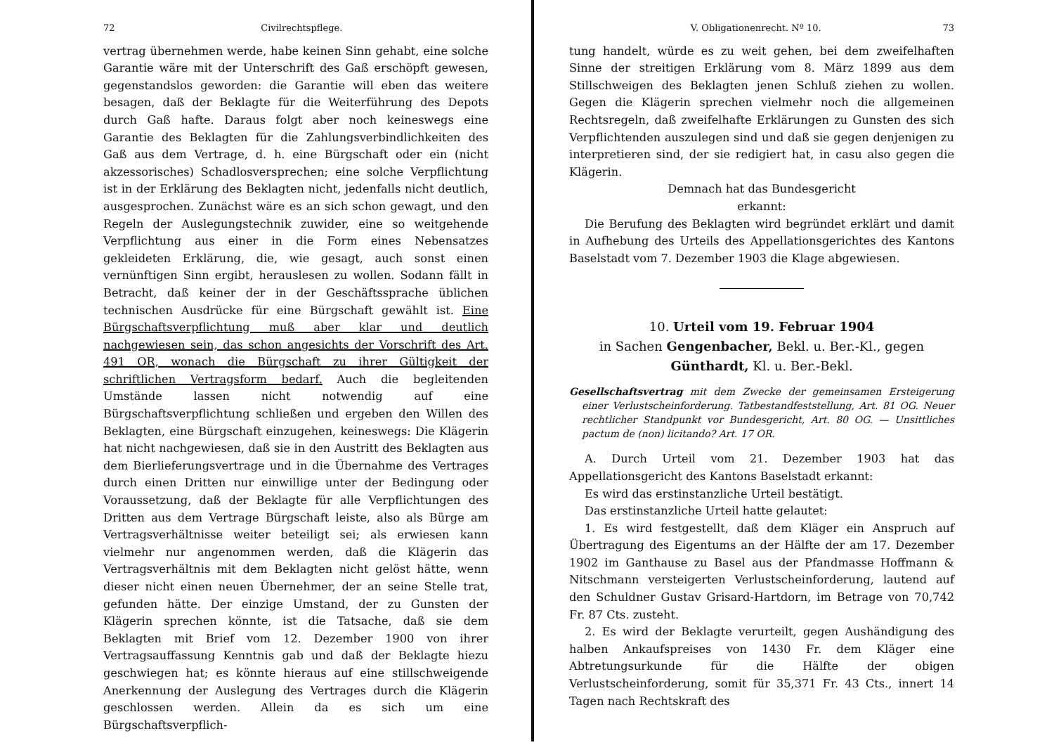72 Civilrechtspflege.
vertrag übernehmen werde, habe keinen Sinn gehabt, eine solche Garantie wäre mit der Unterschrift des Gaß erschöpft gewesen, gegenstandslos geworden: die Garantie will eben das weitere besagen, daß der Beklagte für die Weiterführung des Depots durch Gaß hafte. Daraus folgt aber noch keineswegs eine Garantie des Beklagten für die Zahlungsverbindlichkeiten des Gaß aus dem Vertrage, d. h. eine Bürgschaft oder ein (nicht akzessorisches) Schadlosversprechen; eine solche Verpflichtung ist in der Erklärung des Beklagten nicht, jedenfalls nicht deutlich, ausgesprochen. Zunächst wäre es an sich schon gewagt, und den Regeln der Auslegungstechnik zuwider, eine so weitgehende Verpflichtung aus einer in die Form eines Nebensatzes gekleideten Erklärung, die, wie gesagt, auch sonst einen vernünftigen Sinn ergibt, herauslesen zu wollen. Sodann fällt in Betracht, daß keiner der in der Geschäftssprache üblichen technischen Ausdrücke für eine Bürgschaft gewählt ist. Eine Bürgschaftsverpflichtung muß aber klar und deutlich nachgewiesen sein, das schon angesichts der Vorschrift des Art. 491 OR, wonach die Bürgschaft zu ihrer Gültigkeit der schriftlichen Vertragsform bedarf. Auch die begleitenden Umstände lassen nicht notwendig auf eine Bürgschaftsverpflichtung schließen und ergeben den Willen des Beklagten, eine Bürgschaft einzugehen, keineswegs: Die Klägerin hat nicht nachgewiesen, daß sie in den Austritt des Beklagten aus dem Bierlieferungsvertrage und in die Übernahme des Vertrages durch einen Dritten nur einwillige unter der Bedingung oder Voraussetzung, daß der Beklagte für alle Verpflichtungen des Dritten aus dem Vertrage Bürgschaft leiste, also als Bürge am Vertragsverhältnisse weiter beteiligt sei; als erwiesen kann vielmehr nur angenommen werden, daß die Klägerin das Vertragsverhältnis mit dem Beklagten nicht gelöst hätte, wenn dieser nicht einen neuen Übernehmer, der an seine Stelle trat, gefunden hätte. Der einzige Umstand, der zu Gunsten der Klägerin sprechen könnte, ist die Tatsache, daß sie dem Beklagten mit Brief vom 12. Dezember 1900 von ihrer Vertragsauffassung Kenntnis gab und daß der Beklagte hiezu geschwiegen hat; es könnte hieraus auf eine stillschweigende Anerkennung der Auslegung des Vertrages durch die Klägerin geschlossen werden. Allein da es sich um eine Bürgschaftsverpflich-
V. Obligationenrecht. Nº 10. 73
tung handelt, würde es zu weit gehen, bei dem zweifelhaften Sinne der streitigen Erklärung vom 8. März 1899 aus dem Stillschweigen des Beklagten jenen Schluß ziehen zu wollen. Gegen die Klägerin sprechen vielmehr noch die allgemeinen Rechtsregeln, daß zweifelhafte Erklärungen zu Gunsten des sich Verpflichtenden auszulegen sind und daß sie gegen denjenigen zu interpretieren sind, der sie redigiert hat, in casu also gegen die Klägerin.
Demnach hat das Bundesgericht
erkannt:
Die Berufung des Beklagten wird begründet erklärt und damit in Aufhebung des Urteils des Appellationsgerichtes des Kantons Baselstadt vom 7. Dezember 1903 die Klage abgewiesen.
10. Urteil vom 19. Februar 1904
in Sachen Gengenbacher, Bekl. u. Ber.-Kl., gegen
Günthardt, Kl. u. Ber.-Bekl.
Gesellschaftsvertrag mit dem Zwecke der gemeinsamen Ersteigerung einer Verlustscheinforderung. Tatbestandfeststellung, Art. 81 OG. Neuer rechtlicher Standpunkt vor Bundesgericht, Art. 80 OG. — Unsittliches pactum de (non) licitando? Art. 17 OR.
A. Durch Urteil vom 21. Dezember 1903 hat das Appellationsgericht des Kantons Baselstadt erkannt:
Es wird das erstinstanzliche Urteil bestätigt.
Das erstinstanzliche Urteil hatte gelautet:
1. Es wird festgestellt, daß dem Kläger ein Anspruch auf Übertragung des Eigentums an der Hälfte der am 17. Dezember 1902 im Ganthause zu Basel aus der Pfandmasse Hoffmann & Nitschmann versteigerten Verlustscheinforderung, lautend auf den Schuldner Gustav Grisard-Hartdorn, im Betrage von 70,742 Fr. 87 Cts. zusteht.
2. Es wird der Beklagte verurteilt, gegen Aushändigung des halben Ankaufspreises von 1430 Fr. dem Kläger eine Abtretungsurkunde für die Hälfte der obigen Verlustscheinforderung, somit für 35,371 Fr. 43 Cts., innert 14 Tagen nach Rechtskraft des